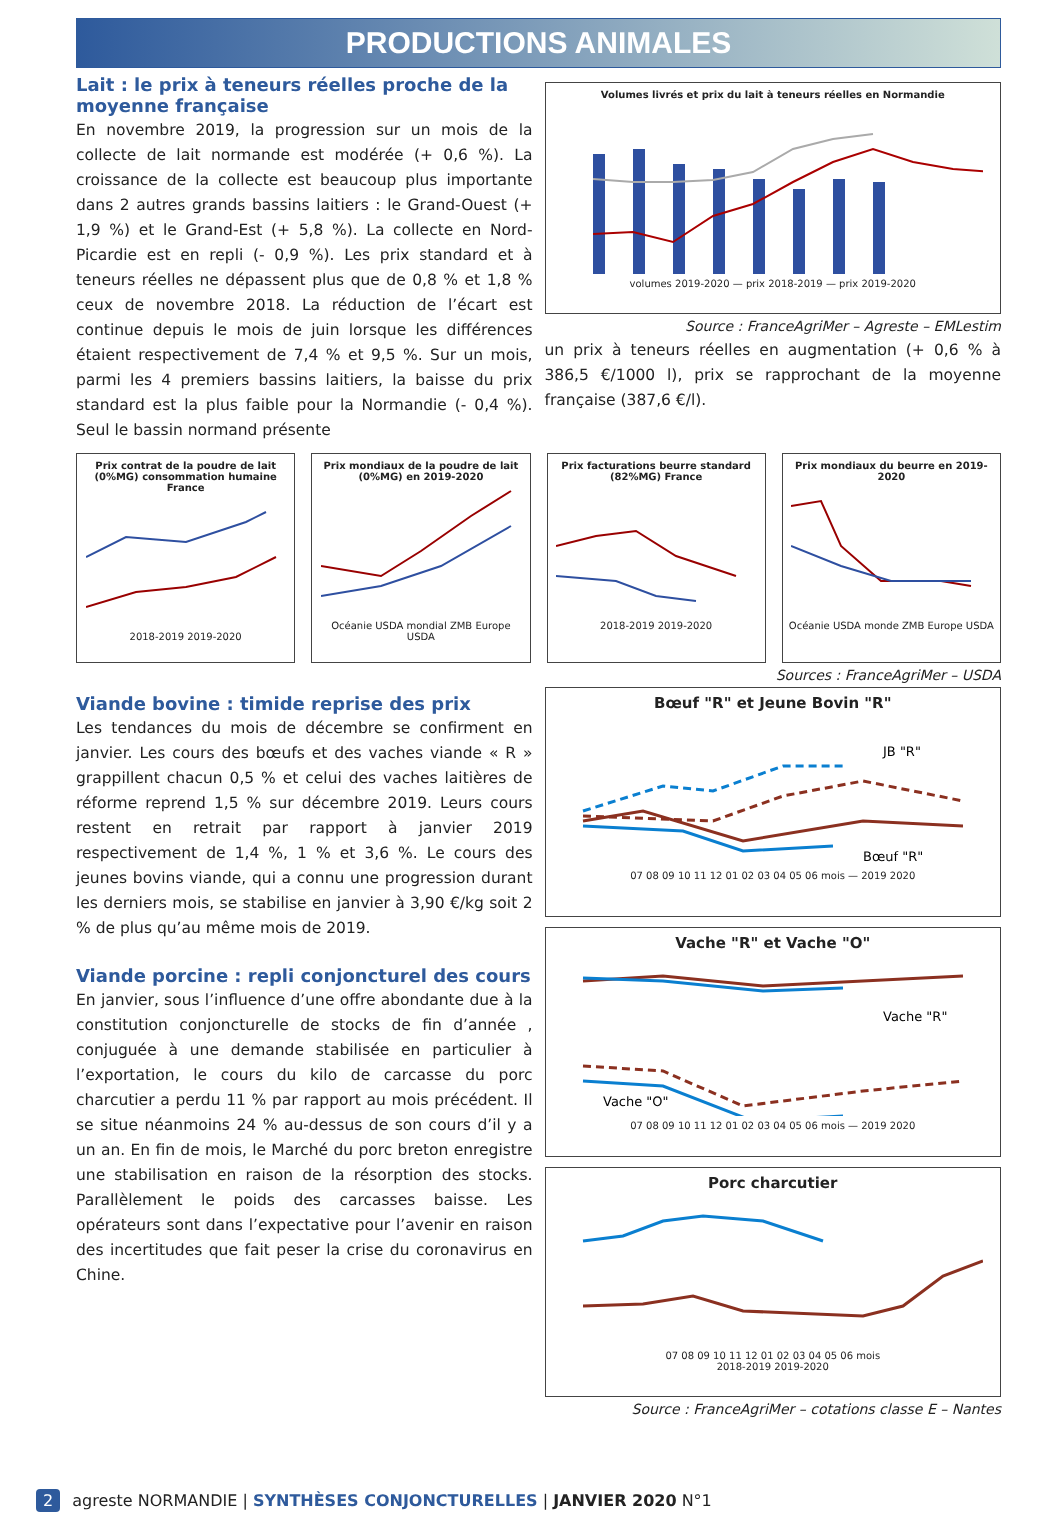PRODUCTIONS ANIMALES
Lait : le prix à teneurs réelles proche de la moyenne française
En novembre 2019, la progression sur un mois de la collecte de lait normande est modérée (+ 0,6 %). La croissance de la collecte est beaucoup plus importante dans 2 autres grands bassins laitiers : le Grand-Ouest (+ 1,9 %) et le Grand-Est (+ 5,8 %). La collecte en Nord-Picardie est en repli (- 0,9 %). Les prix standard et à teneurs réelles ne dépassent plus que de 0,8 % et 1,8 % ceux de novembre 2018. La réduction de l’écart est continue depuis le mois de juin lorsque les différences étaient respectivement de 7,4 % et 9,5 %. Sur un mois, parmi les 4 premiers bassins laitiers, la baisse du prix standard est la plus faible pour la Normandie (- 0,4 %). Seul le bassin normand présente
Volumes livrés et prix du lait à teneurs réelles en Normandie volumes 2019-2020 — prix 2018-2019 — prix 2019-2020
Source : FranceAgriMer – Agreste – EMLestim
un prix à teneurs réelles en augmentation (+ 0,6 % à 386,5 €/1000 l), prix se rapprochant de la moyenne française (387,6 €/l).
Prix contrat de la poudre de lait (0%MG) consommation humaine France2018-2019 2019-2020
Prix mondiaux de la poudre de lait (0%MG) en 2019-2020Océanie USDA mondial ZMB Europe USDA
Prix facturations beurre standard (82%MG) France2018-2019 2019-2020
Prix mondiaux du beurre en 2019-2020Océanie USDA monde ZMB Europe USDA
Sources : FranceAgriMer – USDA
Viande bovine : timide reprise des prix
Les tendances du mois de décembre se confirment en janvier. Les cours des bœufs et des vaches viande « R » grappillent chacun 0,5 % et celui des vaches laitières de réforme reprend 1,5 % sur décembre 2019. Leurs cours restent en retrait par rapport à janvier 2019 respectivement de 1,4 %, 1 % et 3,6 %. Le cours des jeunes bovins viande, qui a connu une progression durant les derniers mois, se stabilise en janvier à 3,90 €/kg soit 2 % de plus qu’au même mois de 2019.
Viande porcine : repli conjoncturel des cours
En janvier, sous l’influence d’une offre abondante due à la constitution conjoncturelle de stocks de fin d’année , conjuguée à une demande stabilisée en particulier à l’exportation, le cours du kilo de carcasse du porc charcutier a perdu 11 % par rapport au mois précédent. Il se situe néanmoins 24 % au-dessus de son cours d’il y a un an. En fin de mois, le Marché du porc breton enregistre une stabilisation en raison de la résorption des stocks. Parallèlement le poids des carcasses baisse. Les opérateurs sont dans l’expectative pour l’avenir en raison des incertitudes que fait peser la crise du coronavirus en Chine.
Bœuf "R" et Jeune Bovin "R"
JB "R"
Bœuf "R"
07 08 09 10 11 12 01 02 03 04 05 06 mois — 2019 2020
Vache "R" et Vache "O"
Vache "R"
Vache "O"
07 08 09 10 11 12 01 02 03 04 05 06 mois — 2019 2020
Porc charcutier07 08 09 10 11 12 01 02 03 04 05 06 mois
2018-2019 2019-2020
Source : FranceAgriMer – cotations classe E – Nantes
2 agreste NORMANDIE | SYNTHÈSES CONJONCTURELLES | JANVIER 2020 N°1